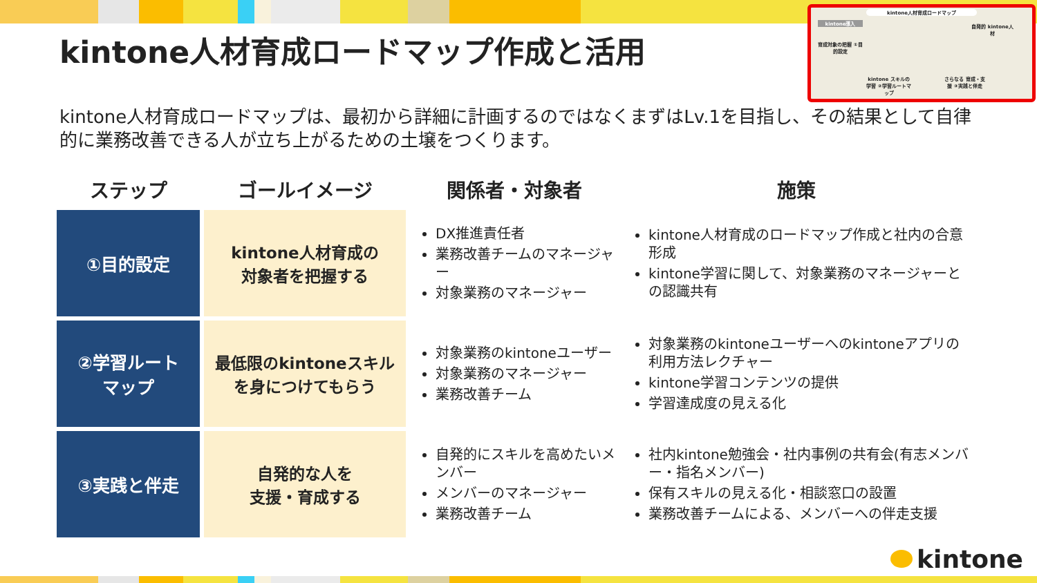kintone人材育成ロードマップ作成と活用
kintone人材育成ロードマップ
kintone導入
自発的 kintone人材
育成対象の把握 ①目的設定
kintone スキルの学習 ②学習ルートマップ
さらなる 育成・支援 ③実践と伴走
kintone人材育成ロードマップは、最初から詳細に計画するのではなくまずはLv.1を目指し、その結果として自律的に業務改善できる人が立ち上がるための土壌をつくります。
| ステップ | ゴールイメージ | 関係者・対象者 | 施策 |
| --- | --- | --- | --- |
| ①目的設定 | kintone人材育成の 対象者を把握する | DX推進責任者 業務改善チームのマネージャー 対象業務のマネージャー | kintone人材育成のロードマップ作成と社内の合意形成 kintone学習に関して、対象業務のマネージャーとの認識共有 |
| ②学習ルート マップ | 最低限のkintoneスキル を身につけてもらう | 対象業務のkintoneユーザー 対象業務のマネージャー 業務改善チーム | 対象業務のkintoneユーザーへのkintoneアプリの利用方法レクチャー kintone学習コンテンツの提供 学習達成度の見える化 |
| ③実践と伴走 | 自発的な人を 支援・育成する | 自発的にスキルを高めたいメンバー メンバーのマネージャー 業務改善チーム | 社内kintone勉強会・社内事例の共有会(有志メンバー・指名メンバー) 保有スキルの見える化・相談窓口の設置 業務改善チームによる、メンバーへの伴走支援 |
kintone